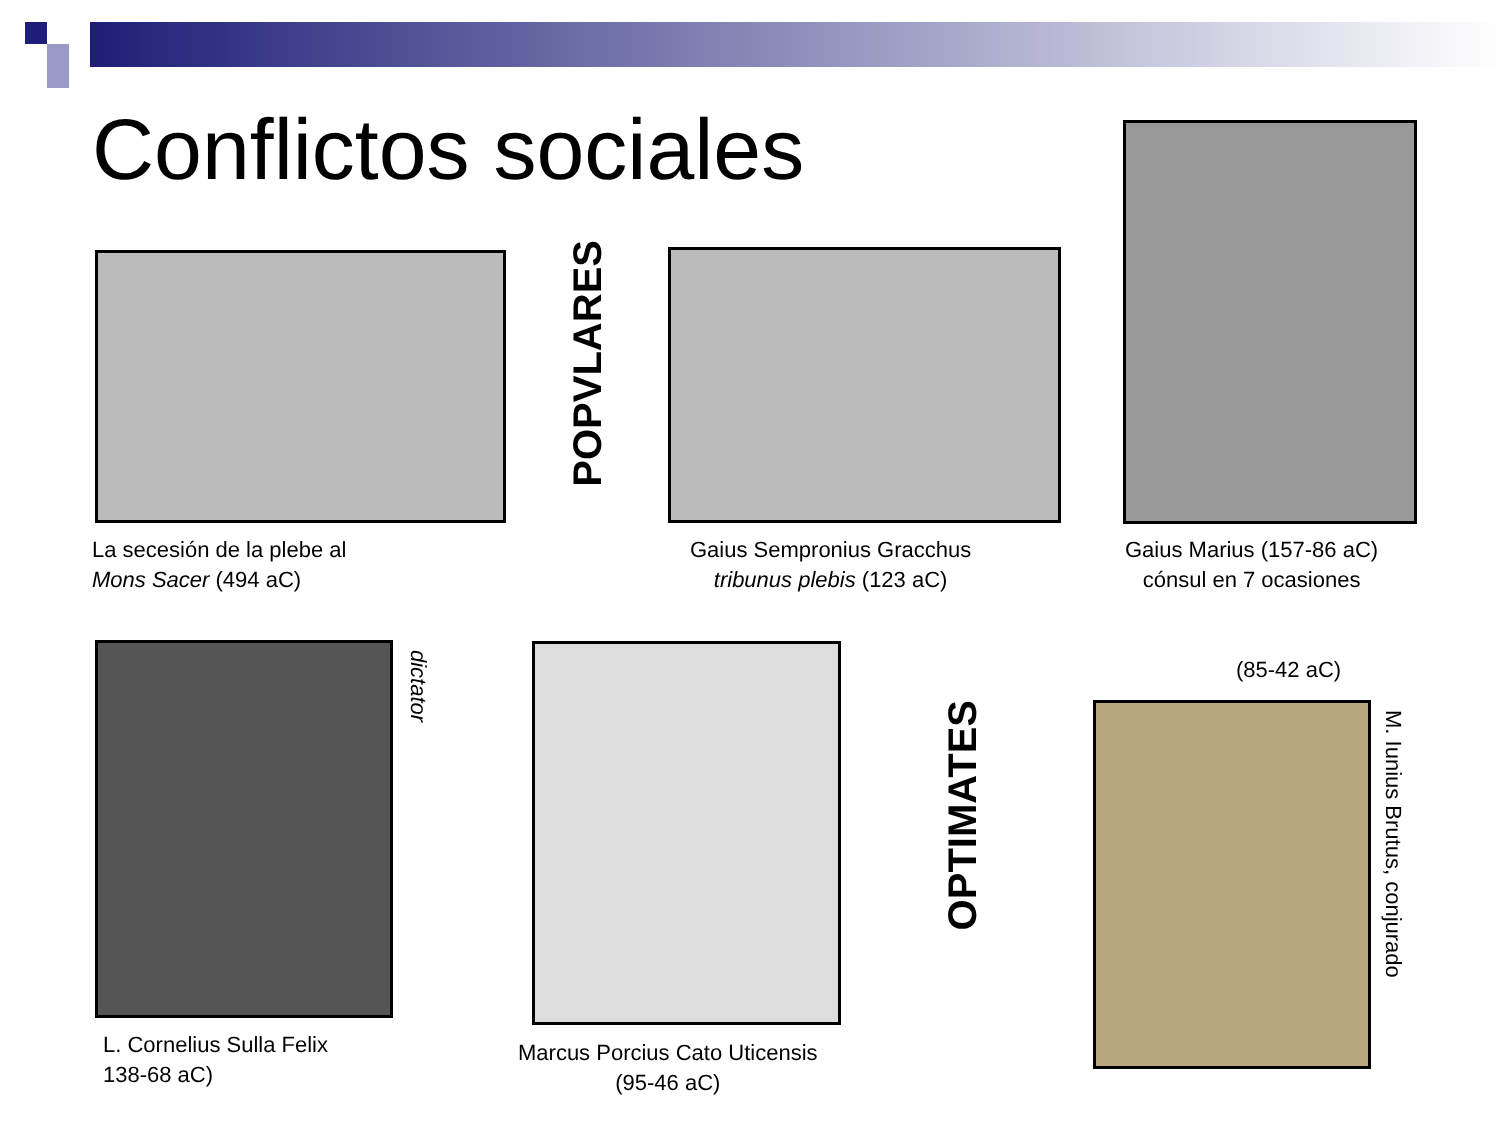Conflictos sociales
La secesión de la plebe al
Mons Sacer (494 aC)
POPVLARES
Gaius Sempronius Gracchus
tribunus plebis (123 aC)
Gaius Marius (157-86 aC)
cónsul en 7 ocasiones
dictator
L. Cornelius Sulla Felix
138-68 aC)
Marcus Porcius Cato Uticensis
(95-46 aC)
OPTIMATES
(85-42 aC)
M. Iunius Brutus, conjurado